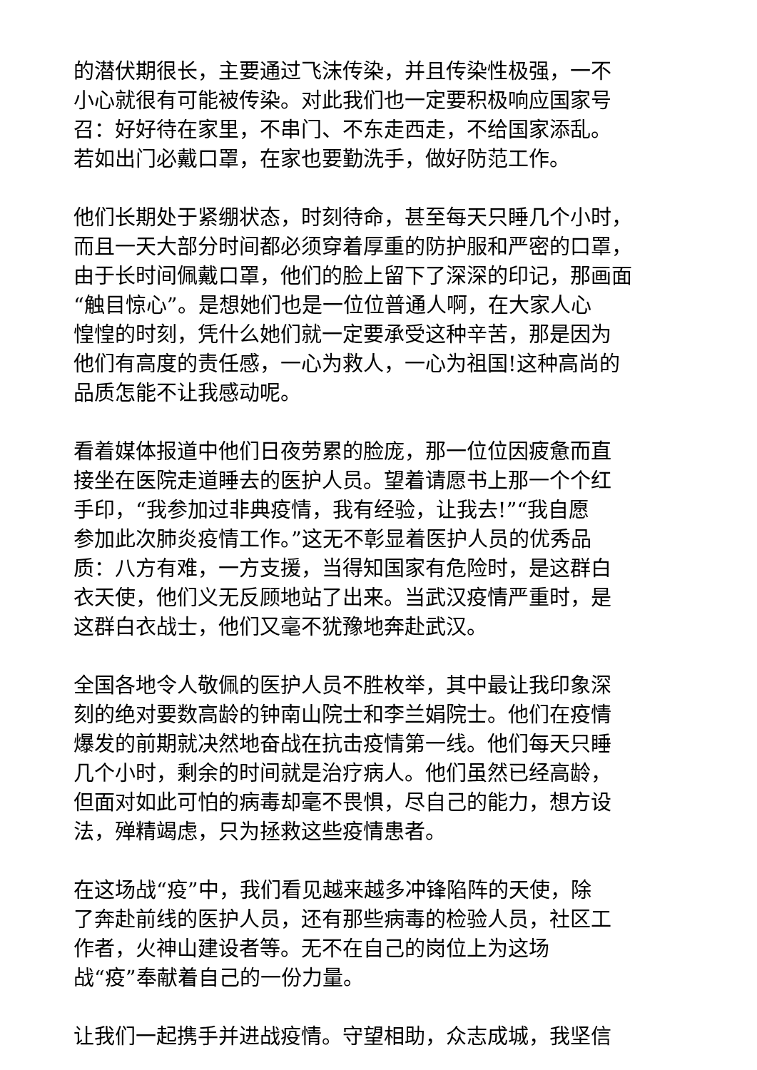的潜伏期很长，主要通过飞沫传染，并且传染性极强，一不
小心就很有可能被传染。对此我们也一定要积极响应国家号
召：好好待在家里，不串门、不东走西走，不给国家添乱。
若如出门必戴口罩，在家也要勤洗手，做好防范工作。
他们长期处于紧绷状态，时刻待命，甚至每天只睡几个小时，
而且一天大部分时间都必须穿着厚重的防护服和严密的口罩，
由于长时间佩戴口罩，他们的脸上留下了深深的印记，那画面
“触目惊心”。是想她们也是一位位普通人啊，在大家人心
惶惶的时刻，凭什么她们就一定要承受这种辛苦，那是因为
他们有高度的责任感，一心为救人，一心为祖国!这种高尚的
品质怎能不让我感动呢。
看着媒体报道中他们日夜劳累的脸庞，那一位位因疲惫而直
接坐在医院走道睡去的医护人员。望着请愿书上那一个个红
手印，“我参加过非典疫情，我有经验，让我去!”“我自愿
参加此次肺炎疫情工作。”这无不彰显着医护人员的优秀品
质：八方有难，一方支援，当得知国家有危险时，是这群白
衣天使，他们义无反顾地站了出来。当武汉疫情严重时，是
这群白衣战士，他们又毫不犹豫地奔赴武汉。
全国各地令人敬佩的医护人员不胜枚举，其中最让我印象深
刻的绝对要数高龄的钟南山院士和李兰娟院士。他们在疫情
爆发的前期就决然地奋战在抗击疫情第一线。他们每天只睡
几个小时，剩余的时间就是治疗病人。他们虽然已经高龄，
但面对如此可怕的病毒却毫不畏惧，尽自己的能力，想方设
法，殚精竭虑，只为拯救这些疫情患者。
在这场战“疫”中，我们看见越来越多冲锋陷阵的天使，除
了奔赴前线的医护人员，还有那些病毒的检验人员，社区工
作者，火神山建设者等。无不在自己的岗位上为这场
战“疫”奉献着自己的一份力量。
让我们一起携手并进战疫情。守望相助，众志成城，我坚信